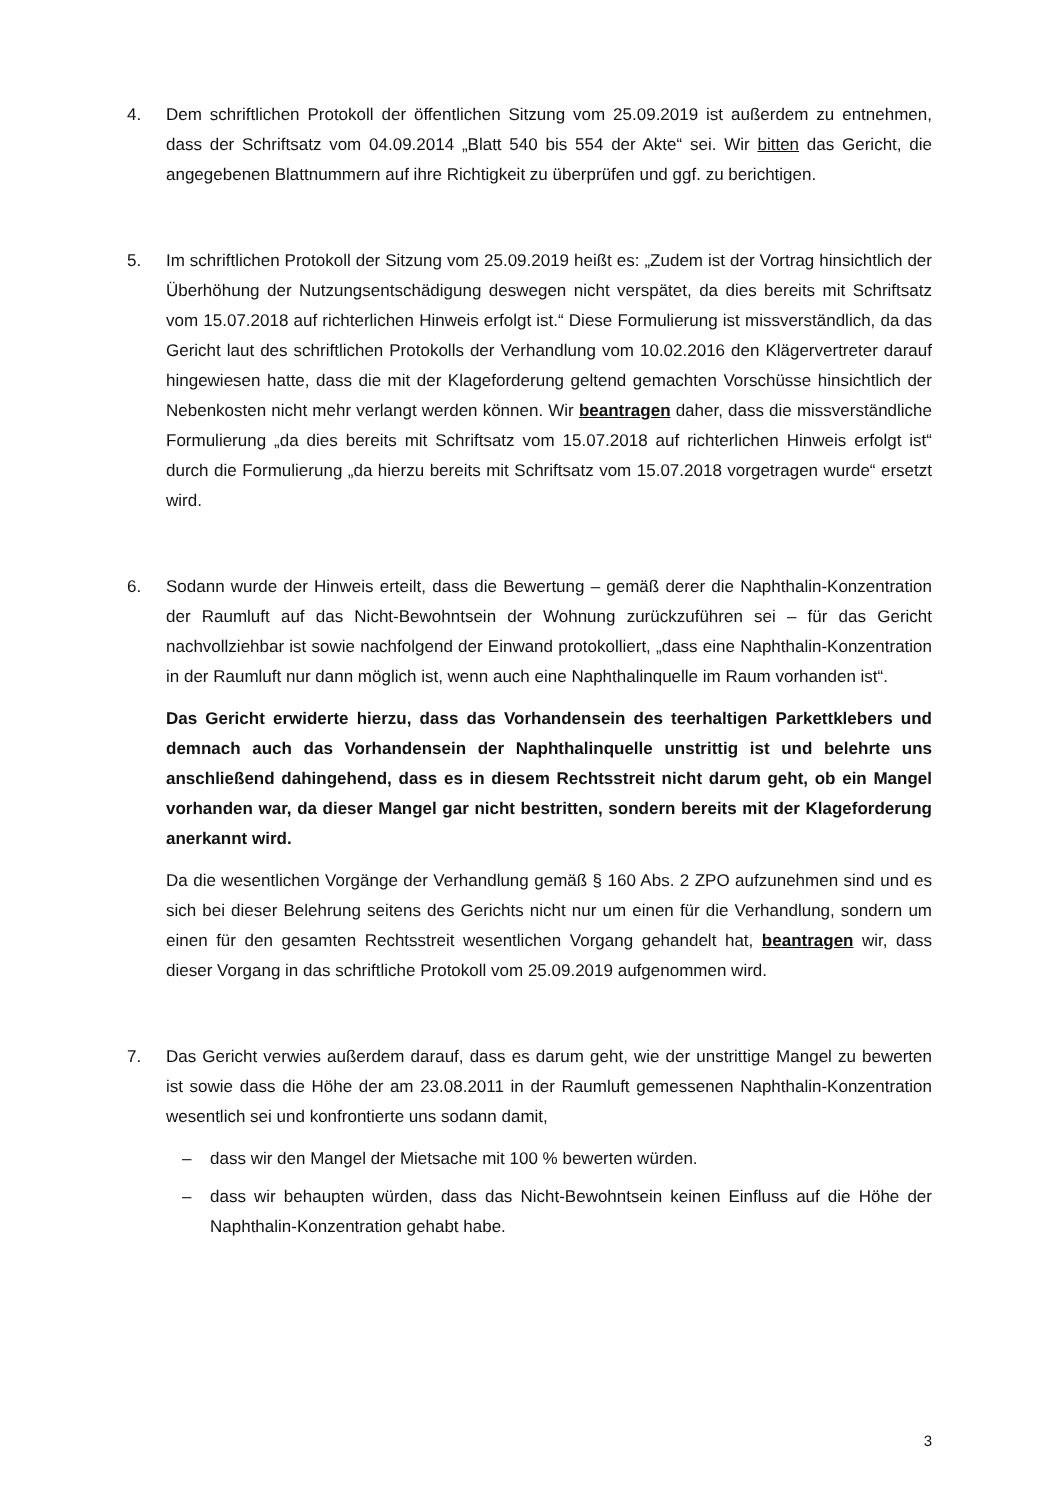4.
Dem schriftlichen Protokoll der öffentlichen Sitzung vom 25.09.2019 ist außerdem zu entnehmen, dass der Schriftsatz vom 04.09.2014 „Blatt 540 bis 554 der Akte“ sei. Wir bitten das Gericht, die angegebenen Blattnummern auf ihre Richtigkeit zu überprüfen und ggf. zu berichtigen.
5.
Im schriftlichen Protokoll der Sitzung vom 25.09.2019 heißt es: „Zudem ist der Vortrag hinsichtlich der Überhöhung der Nutzungsentschädigung deswegen nicht verspätet, da dies bereits mit Schriftsatz vom 15.07.2018 auf richterlichen Hinweis erfolgt ist.“ Diese Formulierung ist missverständlich, da das Gericht laut des schriftlichen Protokolls der Verhandlung vom 10.02.2016 den Klägervertreter darauf hingewiesen hatte, dass die mit der Klageforderung geltend gemachten Vorschüsse hinsichtlich der Nebenkosten nicht mehr verlangt werden können. Wir beantragen daher, dass die missverständliche Formulierung „da dies bereits mit Schriftsatz vom 15.07.2018 auf richterlichen Hinweis erfolgt ist“ durch die Formulierung „da hierzu bereits mit Schriftsatz vom 15.07.2018 vorgetragen wurde“ ersetzt wird.
6.
Sodann wurde der Hinweis erteilt, dass die Bewertung – gemäß derer die Naphthalin-Konzentration der Raumluft auf das Nicht-Bewohntsein der Wohnung zurückzuführen sei – für das Gericht nachvollziehbar ist sowie nachfolgend der Einwand protokolliert, „dass eine Naphthalin-Konzentration in der Raumluft nur dann möglich ist, wenn auch eine Naphthalinquelle im Raum vorhanden ist“.
Das Gericht erwiderte hierzu, dass das Vorhandensein des teerhaltigen Parkettklebers und demnach auch das Vorhandensein der Naphthalinquelle unstrittig ist und belehrte uns anschließend dahingehend, dass es in diesem Rechtsstreit nicht darum geht, ob ein Mangel vorhanden war, da dieser Mangel gar nicht bestritten, sondern bereits mit der Klageforderung anerkannt wird.
Da die wesentlichen Vorgänge der Verhandlung gemäß § 160 Abs. 2 ZPO aufzunehmen sind und es sich bei dieser Belehrung seitens des Gerichts nicht nur um einen für die Verhandlung, sondern um einen für den gesamten Rechtsstreit wesentlichen Vorgang gehandelt hat, beantragen wir, dass dieser Vorgang in das schriftliche Protokoll vom 25.09.2019 aufgenommen wird.
7.
Das Gericht verwies außerdem darauf, dass es darum geht, wie der unstrittige Mangel zu bewerten ist sowie dass die Höhe der am 23.08.2011 in der Raumluft gemessenen Naphthalin-Konzentration wesentlich sei und konfrontierte uns sodann damit,
– dass wir den Mangel der Mietsache mit 100 % bewerten würden.
– dass wir behaupten würden, dass das Nicht-Bewohntsein keinen Einfluss auf die Höhe der Naphthalin-Konzentration gehabt habe.
3